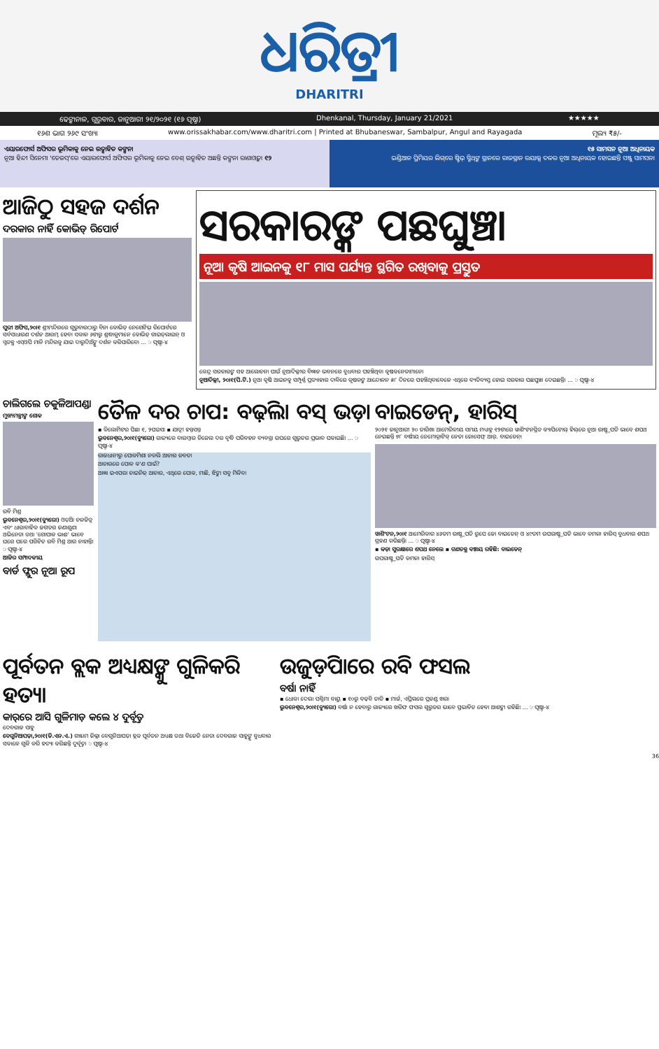ଧରିତ୍ରୀ
DHARITRI
ଢେଙ୍କାନାଳ, ଗୁରୁବାର, ଜାନୁଆରୀ ୨୧/୨୦୨୧ (୧୬ ପୃଷ୍ଠା) Dhenkanal, Thursday, January 21/2021 ★★★★★
୧୬ଶ ଭାଗ ୨୬୯ ସଂଖ୍ୟା www.orissakhabar.com/www.dharitri.com | Printed at Bhubaneswar, Sambalpur, Angul and Rayagada ମୂଲ୍ୟ ₹୫/-
ଏୟାରଫୋର୍ସ ଅଫିସର ଭୂମିକାକୁ ନେଇ ଉତ୍ସାହିତ କଙ୍ଗନା
ନୂଆ ହିନ୍ଦୀ ସିନେମା 'ତେଜସ୍'ରେ ଏୟାରଫୋର୍ସ ଅଫିସର ଭୂମିକାକୁ ନେଇ ବେଶ୍ ଉତ୍ସାହିତ ଅଛନ୍ତି କଙ୍ଗନା ରାଣାଓ୍ବତ୍। ୧୨
୧୫ ସାମସନ ନୂଆ ଅଧିନାୟକ
ଇଣ୍ଡିଆନ ପ୍ରିମିୟର ଲିଗ୍‌ରେ ଷ୍ଟିଭ୍ ସ୍ମିଥ୍‌ଙ୍କ ସ୍ଥାନରେ ରାଜସ୍ଥାନ ରୟାଲ୍ସ ଦଳର ନୂଆ ଅଧିନାୟକ ହୋଇଛନ୍ତି ସଞ୍ଜୁ ସାମସନ।
ଆଜିଠୁ ସହଜ ଦର୍ଶନ
ଦରକାର ନାହିଁ କୋଭିଡ୍ ରିପୋର୍ଟ
ପୁରୀ ଅଫିସ,୨୦।୧ ଶ୍ରୀମନ୍ଦିରରେ ଗୁରୁବାରଠାରୁ ବିନା କୋଭିଡ୍ ନେଗେଟିଭ୍ ରିପୋର୍ଟରେ ସର୍ବସାଧାରଣ ଦର୍ଶନ ଆରମ୍ଭ ହେବ। ସକାଳ ୬ଟାରୁ ଶ୍ରଦ୍ଧାଳୁମାନେ କୋଭିଡ୍ ଗାଇଡ୍‌ଲାଇନ୍ ଓ ସ୍ବତନ୍ତ୍ର ଏସ୍‌ଓପି ମାନି ମନ୍ଦିରକୁ ଯାଇ ଦାରୁଦିଅଁଙ୍କୁ ଦର୍ଶନ କରିପାରିବେ। ... ☞ପୃଷ୍ଠା-୪
ସରକାରଙ୍କ ପଛଘୁଞ୍ଚା
ନୂଆ କୃଷି ଆଇନକୁ ୧୮ ମାସ ପର୍ଯ୍ୟନ୍ତ ସ୍ଥଗିତ ରଖିବାକୁ ପ୍ରସ୍ତୁତ
କେନ୍ଦ୍ର ସରକାରଙ୍କ ସହ ଆଲୋଚନା ପାଇଁ ନୂଆଦିଲ୍ଲୀର ବିଜ୍ଞାନ ଭବନରେ ବୁଧବାର ପହଞ୍ଚିଥିବା କୃଷକନେତାମାନେ।
ନୂଆଦିଲ୍ଲୀ, ୨୦।୧(ପି.ଟି.) ନୂଆ କୃଷି ଆଇନକୁ ସମ୍ପୂର୍ଣ୍ଣ ପ୍ରତ୍ୟାହାର ଦାବିରେ କୃଷକଙ୍କ ଆନ୍ଦୋଳନ ୫୮ ଦିନରେ ପହଞ୍ଚିଥିବାବେଳେ ଏଥିରେ ବ୍ୟତିବ୍ୟସ୍ତ ହୋଇ ସରକାର ପଛଘୁଞ୍ଚା ଦେଇଛନ୍ତି। ... ☞ପୃଷ୍ଠା-୪
ଚାଲିଗଲେ ଚକୁଳିଆପଣ୍ଡା
ମୁଖ୍ୟମନ୍ତ୍ରୀଙ୍କ ଶୋକ
ରବି ମିଶ୍ର
ଭୁବନେଶ୍ୱର,୨୦।୧(ବ୍ୟୁରୋ) ଓଡ଼ିଆ ଚଳଚ୍ଚିତ୍ର ଏବଂ ଧାରାବାହିକ ଜଗତର ଜଣାଶୁଣା ଅଭିନେତା ତଥା 'ଗୋପାଳ ଭାଈ' ଭାବେ ଘରେ ଘରେ ପରିଚିତ ରବି ମିଶ୍ର ଆଉ ନାହାନ୍ତି। ☞ପୃଷ୍ଠା-୪
ଆଜିର ସମ୍ପାଦକୀୟ
ବାର୍ଡ ଫ୍ଲୁର ନୂଆ ରୂପ
ତୈଳ ଦର ଚାପ: ବଢ଼ିଲା ବସ୍ ଭଡ଼ା
▪ କିଲୋମିଟର ପିଛା ୧, ୨ପଇସା ▪ ଯାତ୍ରୀ ହନ୍ତସନ୍ତ
ଭୁବନେଶ୍ୱର,୨୦।୧(ବ୍ୟୁରୋ) ରାଜ୍ୟରେ ବାରମ୍ବାର ଡିଜେଲ ଦର ବୃଦ୍ଧି ପରିବହନ ବ୍ୟବସ୍ଥା ଉପରେ ଗୁରୁତର ପ୍ରଭାବ ପକାଇଛି। ... ☞ପୃଷ୍ଠା-୪
ରାଜଧାନୀରୁ ପୋକମିଶା ନକଲି ଆଚାର ଜବତ।
ଆଚାରରେ ପୋକ କ'ଣ ପାଇଁ?
ଆଜ୍ଞା ଇଏପରା ଚାଇନିଜ୍ ଆଚାର, ଏଥିରେ ପୋକ, ମାଛି, ଝିଙ୍କା ସବୁ ମିଳିବ।
ବାଇଡେନ୍, ହାରିସ୍
୨୦୨୧ ଜାନୁଆରୀ ୨୦ ତାରିଖ। ଆମେରିକୀୟ ସମୟ ମଧ୍ୟାହ୍ନ ୧୨ଟାରେ ୱାଶିଂଟନସ୍ଥିତ କ୍ୟାପିଟୋଲ୍ ହିଲ୍‌ରେ ନୂଆ ରାଷ୍ଟ୍ରପତି ଭାବେ ଶପଥ ନେଇଛନ୍ତି ୭୮ ବର୍ଷୀୟ ଡେମୋକ୍ରାଟିକ୍ ନେତା ଜୋସେଫ୍ ଆର୍. ବାଇଡେନ୍।
ୱାଶିଂଟନ,୨୦।୧ ଆମେରିକାର ୪୬ତମ ରାଷ୍ଟ୍ରପତି ରୂପେ ଜୋ ବାଇଡେନ୍ ଓ ୪୯ତମ ଉପରାଷ୍ଟ୍ରପତି ଭାବେ କମଳା ହାରିସ୍ ବୁଧବାର ଶପଥ ଗ୍ରହଣ କରିଛନ୍ତି। ... ☞ପୃଷ୍ଠା-୪
▪ କଡ଼ା ସୁରକ୍ଷାରେ ଶପଥ ନେଲେ ▪ ଗଣତନ୍ତ୍ର ବଞ୍ଚାୟ ରହିଛି: ବାଇଡେନ୍
ଉପରାଷ୍ଟ୍ରପତି କମଳା ହାରିସ୍
ପୂର୍ବତନ ବ୍ଲକ ଅଧ୍ୟକ୍ଷଙ୍କୁ ଗୁଳିକରି ହତ୍ୟା
କାର୍‌ରେ ଆସି ଗୁଳିମାଡ଼ କଲେ ୪ ଦୁର୍ବୃତ୍ତ
ଦେବରାଜ ସାହୁ
ବେଗୁନିଆପଡ଼ା,୨୦।୧(ଡି.ଏନ.ଏ.) ଗଞ୍ଜାମ ଜିଲ୍ଲା ବେଗୁନିଆପଡ଼ା ବ୍ଲକ ପୂର୍ବତନ ଅଧ୍ୟକ୍ଷ ତଥା ବିଜେଡି ନେତା ଦେବରାଜ ସାହୁଙ୍କୁ ବୁଧବାର ସକାଳେ ଗୁଳି କରି ହତ୍ୟା କରିଛନ୍ତି ଦୁର୍ବୃତ୍ତ। ☞ପୃଷ୍ଠା-୪
ଉଜୁଡ଼ିପାରେ ରବି ଫସଲ
ବର୍ଷା ନାହିଁ
▪ ଧୋକା ଦେଲା ପଶ୍ଚିମା ବାୟୁ ▪ ୧୦ରୁ ବଢ଼ିବ ତାତି ▪ ମାର୍ଚ୍ଚ, ଏପ୍ରିଲରେ ପ୍ରଚଣ୍ଡ ଖରା
ଭୁବନେଶ୍ୱର,୨୦।୧(ବ୍ୟୁରୋ) ବର୍ଷା ନ ହେବାରୁ ରାଜ୍ୟରେ ଖରିଫ ଫସଲ ଗୁରୁତର ଭାବେ ପ୍ରଭାବିତ ହେବା ଆଶଙ୍କା ରହିଛି। ... ☞ପୃଷ୍ଠା-୪
36